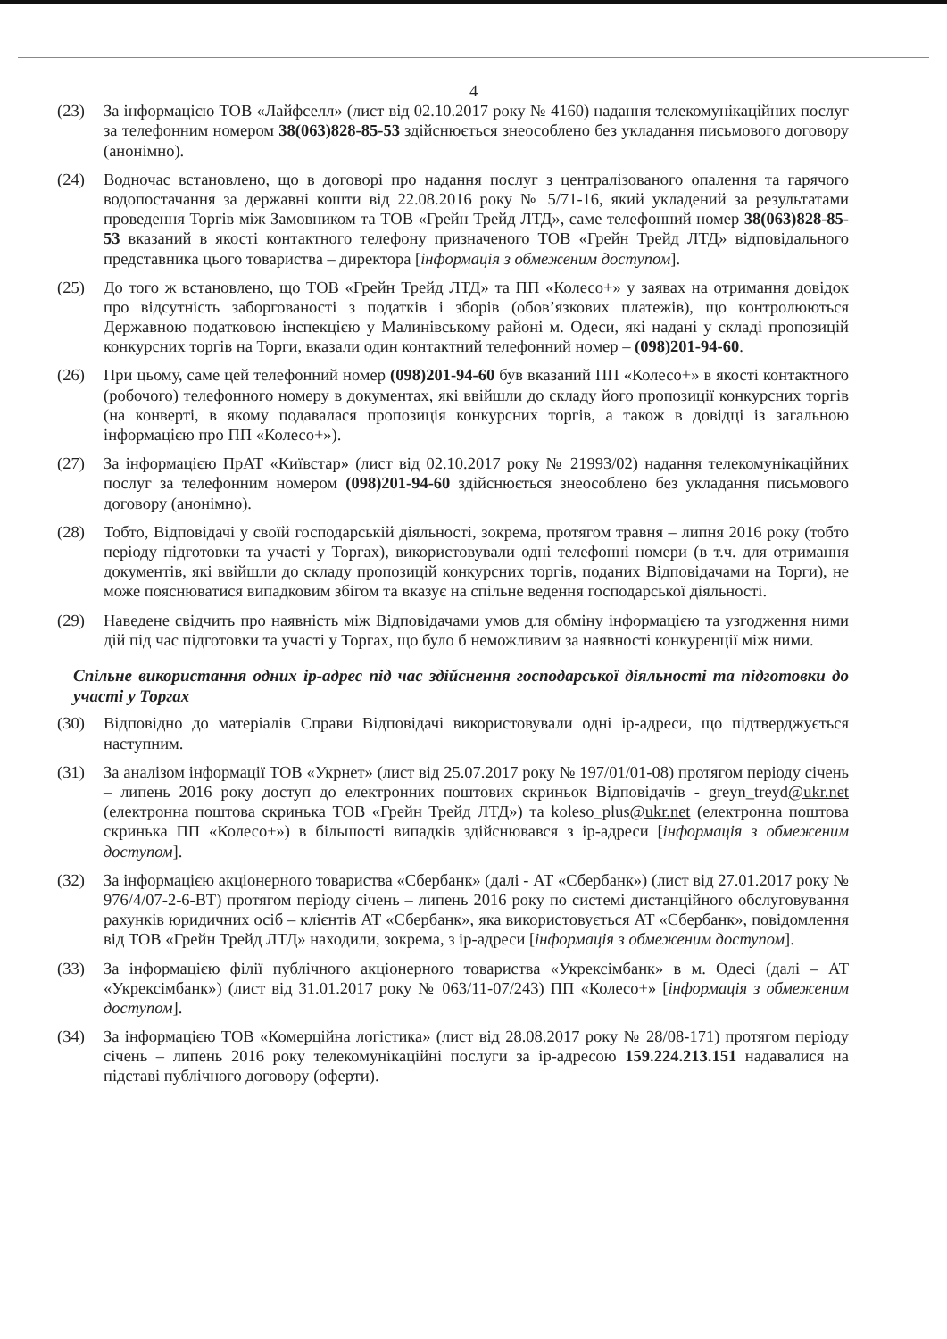4
(23) За інформацією ТОВ «Лайфселл» (лист від 02.10.2017 року № 4160) надання телекомунікаційних послуг за телефонним номером 38(063)828-85-53 здійснюється знеособлено без укладання письмового договору (анонімно).
(24) Водночас встановлено, що в договорі про надання послуг з централізованого опалення та гарячого водопостачання за державні кошти від 22.08.2016 року № 5/71-16, який укладений за результатами проведення Торгів між Замовником та ТОВ «Грейн Трейд ЛТД», саме телефонний номер 38(063)828-85-53 вказаний в якості контактного телефону призначеного ТОВ «Грейн Трейд ЛТД» відповідального представника цього товариства – директора [інформація з обмеженим доступом].
(25) До того ж встановлено, що ТОВ «Грейн Трейд ЛТД» та ПП «Колесо+» у заявах на отримання довідок про відсутність заборгованості з податків і зборів (обов’язкових платежів), що контролюються Державною податковою інспекцією у Малинівському районі м. Одеси, які надані у складі пропозицій конкурсних торгів на Торги, вказали один контактний телефонний номер – (098)201-94-60.
(26) При цьому, саме цей телефонний номер (098)201-94-60 був вказаний ПП «Колесо+» в якості контактного (робочого) телефонного номеру в документах, які ввійшли до складу його пропозиції конкурсних торгів (на конверті, в якому подавалася пропозиція конкурсних торгів, а також в довідці із загальною інформацією про ПП «Колесо+»).
(27) За інформацією ПрАТ «Київстар» (лист від 02.10.2017 року № 21993/02) надання телекомунікаційних послуг за телефонним номером (098)201-94-60 здійснюється знеособлено без укладання письмового договору (анонімно).
(28) Тобто, Відповідачі у своїй господарській діяльності, зокрема, протягом травня – липня 2016 року (тобто періоду підготовки та участі у Торгах), використовували одні телефонні номери (в т.ч. для отримання документів, які ввійшли до складу пропозицій конкурсних торгів, поданих Відповідачами на Торги), не може пояснюватися випадковим збігом та вказує на спільне ведення господарської діяльності.
(29) Наведене свідчить про наявність між Відповідачами умов для обміну інформацією та узгодження ними дій під час підготовки та участі у Торгах, що було б неможливим за наявності конкуренції між ними.
Спільне використання одних ір-адрес під час здійснення господарської діяльності та підготовки до участі у Торгах
(30) Відповідно до матеріалів Справи Відповідачі використовували одні ір-адреси, що підтверджується наступним.
(31) За аналізом інформації ТОВ «Укрнет» (лист від 25.07.2017 року № 197/01/01-08) протягом періоду січень – липень 2016 року доступ до електронних поштових скриньок Відповідачів - greyn_treyd@ukr.net (електронна поштова скринька ТОВ «Грейн Трейд ЛТД») та koleso_plus@ukr.net (електронна поштова скринька ПП «Колесо+») в більшості випадків здійснювався з ір-адреси [інформація з обмеженим доступом].
(32) За інформацією акціонерного товариства «Сбербанк» (далі - АТ «Сбербанк») (лист від 27.01.2017 року № 976/4/07-2-6-ВТ) протягом періоду січень – липень 2016 року по системі дистанційного обслуговування рахунків юридичних осіб – клієнтів АТ «Сбербанк», яка використовується АТ «Сбербанк», повідомлення від ТОВ «Грейн Трейд ЛТД» находили, зокрема, з ір-адреси [інформація з обмеженим доступом].
(33) За інформацією філії публічного акціонерного товариства «Укрексімбанк» в м. Одесі (далі – АТ «Укрексімбанк») (лист від 31.01.2017 року № 063/11-07/243) ПП «Колесо+» [інформація з обмеженим доступом].
(34) За інформацією ТОВ «Комерційна логістика» (лист від 28.08.2017 року № 28/08-171) протягом періоду січень – липень 2016 року телекомунікаційні послуги за ір-адресою 159.224.213.151 надавалися на підставі публічного договору (оферти).